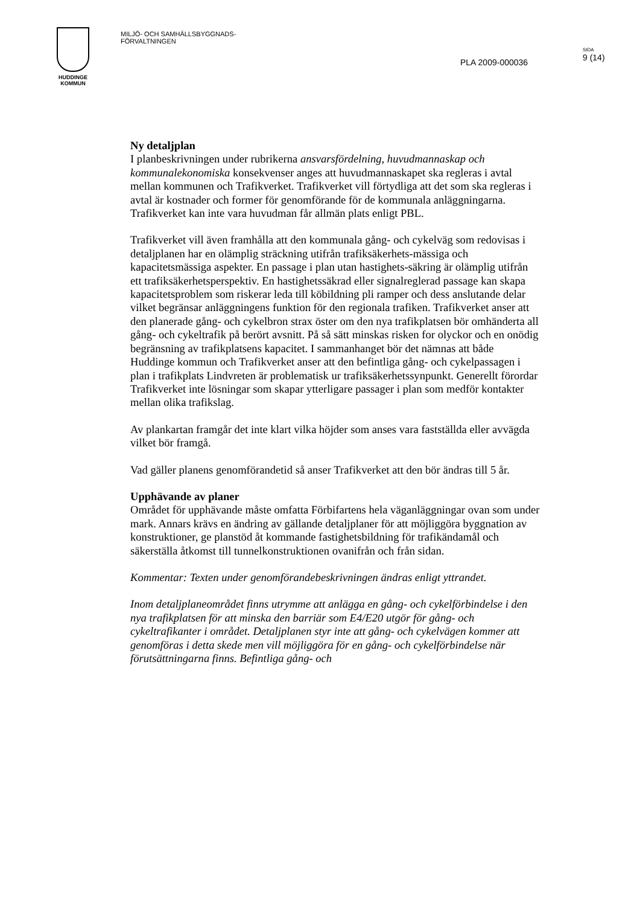HUDDINGE
KOMMUN
MILJÖ- OCH SAMHÄLLSBYGGNADS-
FÖRVALTNINGEN
PLA 2009-000036
SIDA
9 (14)
Ny detaljplan
I planbeskrivningen under rubrikerna ansvarsfördelning, huvudmannaskap och kommunalekonomiska konsekvenser anges att huvudmannaskapet ska regleras i avtal mellan kommunen och Trafikverket. Trafikverket vill förtydliga att det som ska regleras i avtal är kostnader och former för genomförande för de kommunala anläggningarna. Trafikverket kan inte vara huvudman får allmän plats enligt PBL.
Trafikverket vill även framhålla att den kommunala gång- och cykelväg som redovisas i detaljplanen har en olämplig sträckning utifrån trafiksäkerhets-mässiga och kapacitetsmässiga aspekter. En passage i plan utan hastighets-säkring är olämplig utifrån ett trafiksäkerhetsperspektiv. En hastighetssäkrad eller signalreglerad passage kan skapa kapacitetsproblem som riskerar leda till köbildning pli ramper och dess anslutande delar vilket begränsar anläggningens funktion för den regionala trafiken. Trafikverket anser att den planerade gång- och cykelbron strax öster om den nya trafikplatsen bör omhänderta all gång- och cykeltrafik på berört avsnitt. På så sätt minskas risken for olyckor och en onödig begränsning av trafikplatsens kapacitet. I sammanhanget bör det nämnas att både Huddinge kommun och Trafikverket anser att den befintliga gång- och cykelpassagen i plan i trafikplats Lindvreten är problematisk ur trafiksäkerhetssynpunkt. Generellt förordar Trafikverket inte lösningar som skapar ytterligare passager i plan som medför kontakter mellan olika trafikslag.
Av plankartan framgår det inte klart vilka höjder som anses vara fastställda eller avvägda vilket bör framgå.
Vad gäller planens genomförandetid så anser Trafikverket att den bör ändras till 5 år.
Upphävande av planer
Området för upphävande måste omfatta Förbifartens hela väganläggningar ovan som under mark. Annars krävs en ändring av gällande detaljplaner för att möjliggöra byggnation av konstruktioner, ge planstöd åt kommande fastighetsbildning för trafikändamål och säkerställa åtkomst till tunnelkonstruktionen ovanifrån och från sidan.
Kommentar: Texten under genomförandebeskrivningen ändras enligt yttrandet.
Inom detaljplaneområdet finns utrymme att anlägga en gång- och cykelförbindelse i den nya trafikplatsen för att minska den barriär som E4/E20 utgör för gång- och cykeltrafikanter i området. Detaljplanen styr inte att gång- och cykelvägen kommer att genomföras i detta skede men vill möjliggöra för en gång- och cykelförbindelse när förutsättningarna finns. Befintliga gång- och